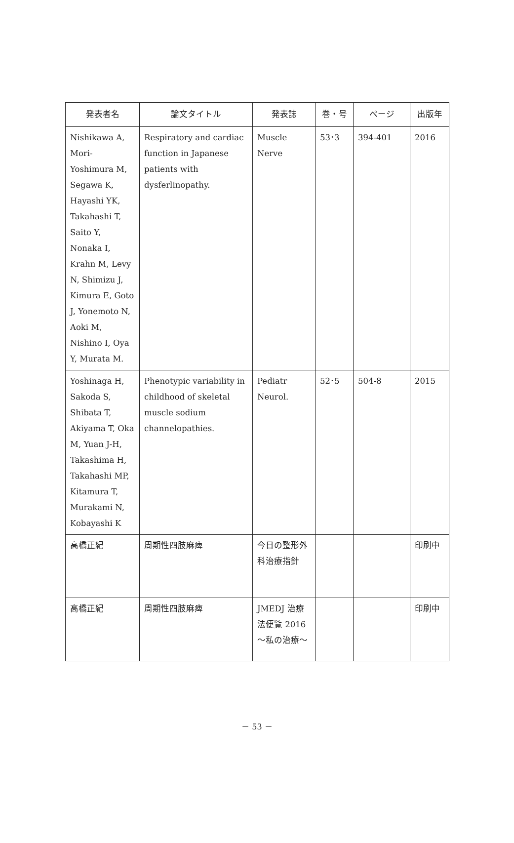| 発表者名 | 論文タイトル | 発表誌 | 巻・号 | ページ | 出版年 |
| --- | --- | --- | --- | --- | --- |
| Nishikawa A, Mori-Yoshimura M, Segawa K, Hayashi YK, Takahashi T, Saito Y, Nonaka I, Krahn M, Levy N, Shimizu J, Kimura E, Goto J, Yonemoto N, Aoki M, Nishino I, Oya Y, Murata M. | Respiratory and cardiac function in Japanese patients with dysferlinopathy. | Muscle Nerve | 53･3 | 394-401 | 2016 |
| Yoshinaga H, Sakoda S, Shibata T, Akiyama T, Oka M, Yuan J-H, Takashima H, Takahashi MP, Kitamura T, Murakami N, Kobayashi K | Phenotypic variability in childhood of skeletal muscle sodium channelopathies. | Pediatr Neurol. | 52･5 | 504-8 | 2015 |
| 高橋正紀 | 周期性四肢麻痺 | 今日の整形外科治療指針 | | | 印刷中 |
| 高橋正紀 | 周期性四肢麻痺 | JMEDJ 治療法便覧 2016 ～私の治療～ | | | 印刷中 |
－ 53 －